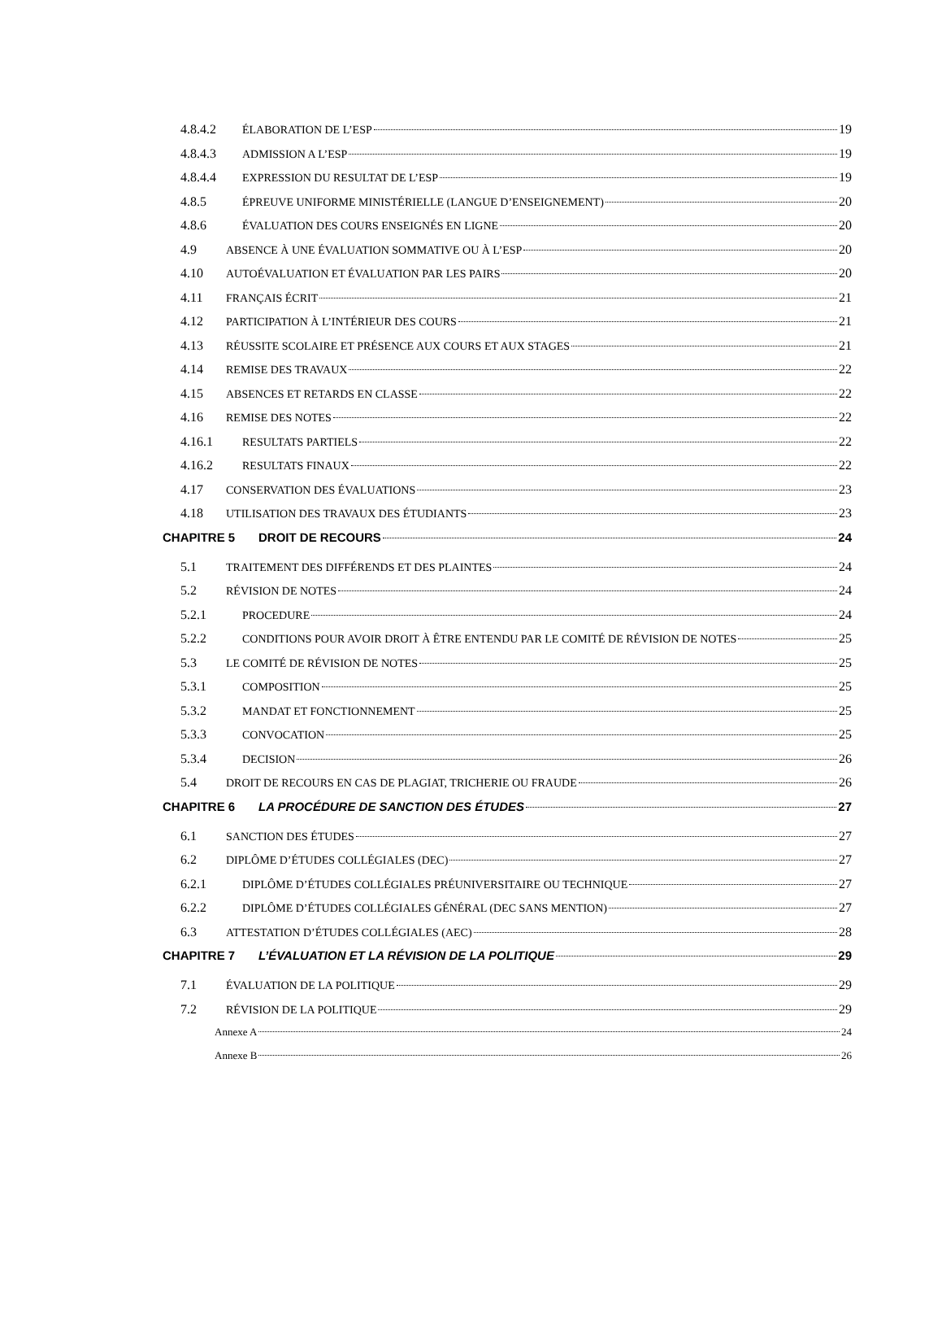4.8.4.2 ÉLABORATION DE L’ESP 19
4.8.4.3 ADMISSION A L’ESP 19
4.8.4.4 EXPRESSION DU RESULTAT DE L’ESP 19
4.8.5 ÉPREUVE UNIFORME MINISTÉRIELLE (LANGUE D’ENSEIGNEMENT) 20
4.8.6 ÉVALUATION DES COURS ENSEIGNÉS EN LIGNE 20
4.9 ABSENCE À UNE ÉVALUATION SOMMATIVE OU À L’ESP 20
4.10 AUTOÉVALUATION ET ÉVALUATION PAR LES PAIRS 20
4.11 FRANÇAIS ÉCRIT 21
4.12 PARTICIPATION À L’INTÉRIEUR DES COURS 21
4.13 RÉUSSITE SCOLAIRE ET PRÉSENCE AUX COURS ET AUX STAGES 21
4.14 REMISE DES TRAVAUX 22
4.15 ABSENCES ET RETARDS EN CLASSE 22
4.16 REMISE DES NOTES 22
4.16.1 RESULTATS PARTIELS 22
4.16.2 RESULTATS FINAUX 22
4.17 CONSERVATION DES ÉVALUATIONS 23
4.18 UTILISATION DES TRAVAUX DES ÉTUDIANTS 23
CHAPITRE 5 DROIT DE RECOURS 24
5.1 TRAITEMENT DES DIFFÉRENDS ET DES PLAINTES 24
5.2 RÉVISION DE NOTES 24
5.2.1 PROCEDURE 24
5.2.2 CONDITIONS POUR AVOIR DROIT À ÊTRE ENTENDU PAR LE COMITÉ DE RÉVISION DE NOTES 25
5.3 LE COMITÉ DE RÉVISION DE NOTES 25
5.3.1 COMPOSITION 25
5.3.2 MANDAT ET FONCTIONNEMENT 25
5.3.3 CONVOCATION 25
5.3.4 DECISION 26
5.4 DROIT DE RECOURS EN CAS DE PLAGIAT, TRICHERIE OU FRAUDE 26
CHAPITRE 6 LA PROCÉDURE DE SANCTION DES ÉTUDES 27
6.1 SANCTION DES ÉTUDES 27
6.2 DIPLÔME D’ÉTUDES COLLÉGIALES (DEC) 27
6.2.1 DIPLÔME D’ÉTUDES COLLÉGIALES PRÉUNIVERSITAIRE OU TECHNIQUE 27
6.2.2 DIPLÔME D’ÉTUDES COLLÉGIALES GÉNÉRAL (DEC SANS MENTION) 27
6.3 ATTESTATION D’ÉTUDES COLLÉGIALES (AEC) 28
CHAPITRE 7 L’ÉVALUATION ET LA RÉVISION DE LA POLITIQUE 29
7.1 ÉVALUATION DE LA POLITIQUE 29
7.2 RÉVISION DE LA POLITIQUE 29
Annexe A 24
Annexe B 26